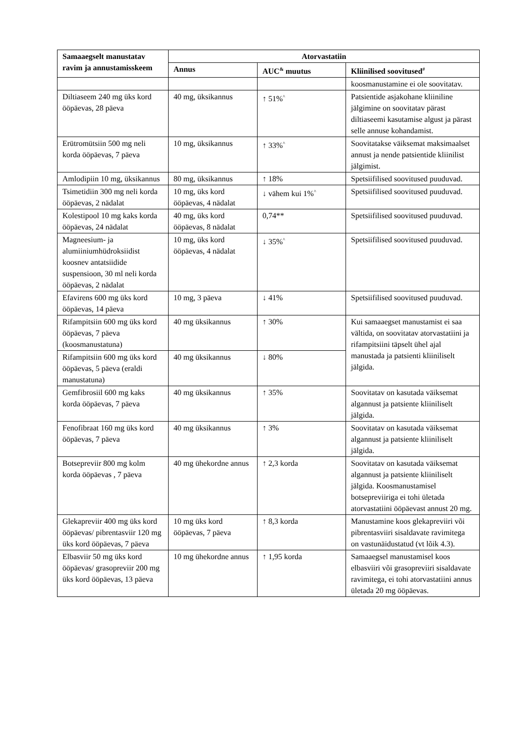| Samaaegselt manustatav ravim ja annustamisskeem | Atorvastatiin | | |
| --- | --- | --- | --- |
| | Annus | AUC<sup>&</sup> muutus | Kliinilised soovitused<sup>#</sup> |
| | | | koosmanustamine ei ole soovitatav. |
| Diltiaseem 240 mg üks kord ööpäevas, 28 päeva | 40 mg, üksikannus | ↑ 51%<sup>^</sup> | Patsientide asjakohane kliiniline jälgimine on soovitatav pärast diltiaseemi kasutamise algust ja pärast selle annuse kohandamist. |
| Erütromütsiin 500 mg neli korda ööpäevas, 7 päeva | 10 mg, üksikannus | ↑ 33%<sup>^</sup> | Soovitatakse väiksemat maksimaalset annust ja nende patsientide kliinilist jälgimist. |
| Amlodipiin 10 mg, üksikannus | 80 mg, üksikannus | ↑ 18% | Spetsiifilised soovitused puuduvad. |
| Tsimetidiin 300 mg neli korda ööpäevas, 2 nädalat | 10 mg, üks kord ööpäevas, 4 nädalat | ↓ vähem kui 1%<sup>^</sup> | Spetsiifilised soovitused puuduvad. |
| Kolestipool 10 mg kaks korda ööpäevas, 24 nädalat | 40 mg, üks kord ööpäevas, 8 nädalat | 0,74** | Spetsiifilised soovitused puuduvad. |
| Magneesium- ja alumiiniumhüdroksiidist koosnev antatsiidide suspensioon, 30 ml neli korda ööpäevas, 2 nädalat | 10 mg, üks kord ööpäevas, 4 nädalat | ↓ 35%<sup>^</sup> | Spetsiifilised soovitused puuduvad. |
| Efavirens 600 mg üks kord ööpäevas, 14 päeva | 10 mg, 3 päeva | ↓ 41% | Spetsiifilised soovitused puuduvad. |
| Rifampitsiin 600 mg üks kord ööpäevas, 7 päeva (koosmanustatuna) | 40 mg üksikannus | ↑ 30% | Kui samaaegset manustamist ei saa vältida, on soovitatav atorvastatiini ja rifampitsiini täpselt ühel ajal manustada ja patsienti kliiniliselt jälgida. |
| Rifampitsiin 600 mg üks kord ööpäevas, 5 päeva (eraldi manustatuna) | 40 mg üksikannus | ↓ 80% | |
| Gemfibrosiil 600 mg kaks korda ööpäevas, 7 päeva | 40 mg üksikannus | ↑ 35% | Soovitatav on kasutada väiksemat algannust ja patsiente kliiniliselt jälgida. |
| Fenofibraat 160 mg üks kord ööpäevas, 7 päeva | 40 mg üksikannus | ↑ 3% | Soovitatav on kasutada väiksemat algannust ja patsiente kliiniliselt jälgida. |
| Botsepreviir 800 mg kolm korda ööpäevas , 7 päeva | 40 mg ühekordne annus | ↑ 2,3 korda | Soovitatav on kasutada väiksemat algannust ja patsiente kliiniliselt jälgida. Koosmanustamisel botsepreviiriga ei tohi ületada atorvastatiini ööpäevast annust 20 mg. |
| Glekapreviir 400 mg üks kord ööpäevas/ pibrentasviir 120 mg üks kord ööpäevas, 7 päeva | 10 mg üks kord ööpäevas, 7 päeva | ↑ 8,3 korda | Manustamine koos glekapreviiri või pibrentasviiri sisaldavate ravimitega on vastunäidustatud (vt lõik 4.3). |
| Elbasviir 50 mg üks kord ööpäevas/ grasopreviir 200 mg üks kord ööpäevas, 13 päeva | 10 mg ühekordne annus | ↑ 1,95 korda | Samaaegsel manustamisel koos elbasviiri või grasopreviiri sisaldavate ravimitega, ei tohi atorvastatiini annus ületada 20 mg ööpäevas. |